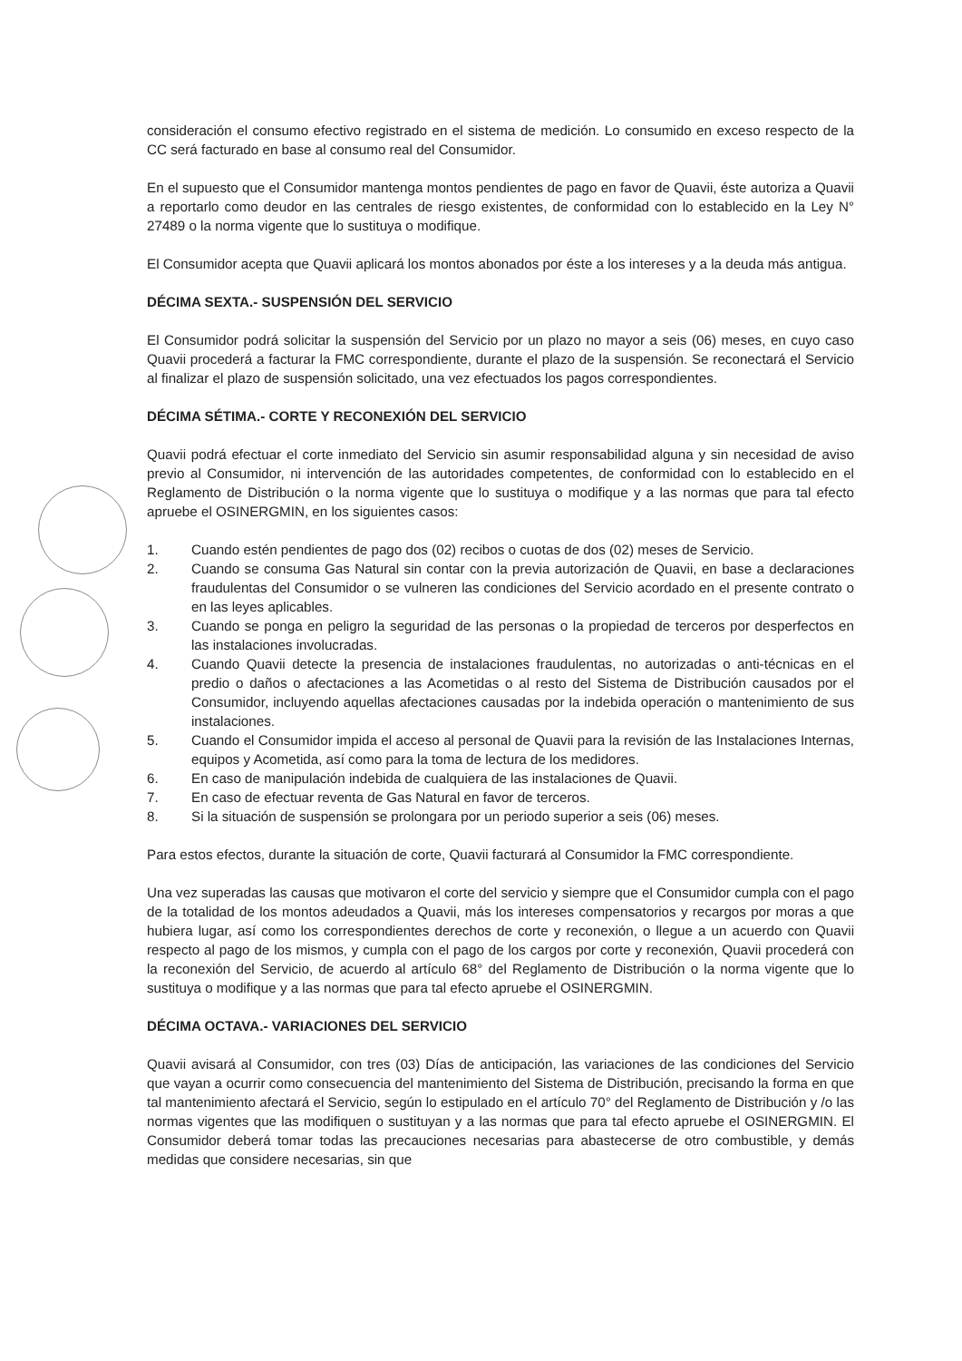consideración el consumo efectivo registrado en el sistema de medición. Lo consumido en exceso respecto de la CC será facturado en base al consumo real del Consumidor.
En el supuesto que el Consumidor mantenga montos pendientes de pago en favor de Quavii, éste autoriza a Quavii a reportarlo como deudor en las centrales de riesgo existentes, de conformidad con lo establecido en la Ley N° 27489 o la norma vigente que lo sustituya o modifique.
El Consumidor acepta que Quavii aplicará los montos abonados por éste a los intereses y a la deuda más antigua.
DÉCIMA SEXTA.- SUSPENSIÓN DEL SERVICIO
El Consumidor podrá solicitar la suspensión del Servicio por un plazo no mayor a seis (06) meses, en cuyo caso Quavii procederá a facturar la FMC correspondiente, durante el plazo de la suspensión. Se reconectará el Servicio al finalizar el plazo de suspensión solicitado, una vez efectuados los pagos correspondientes.
DÉCIMA SÉTIMA.- CORTE Y RECONEXIÓN DEL SERVICIO
Quavii podrá efectuar el corte inmediato del Servicio sin asumir responsabilidad alguna y sin necesidad de aviso previo al Consumidor, ni intervención de las autoridades competentes, de conformidad con lo establecido en el Reglamento de Distribución o la norma vigente que lo sustituya o modifique y a las normas que para tal efecto apruebe el OSINERGMIN, en los siguientes casos:
1. Cuando estén pendientes de pago dos (02) recibos o cuotas de dos (02) meses de Servicio.
2. Cuando se consuma Gas Natural sin contar con la previa autorización de Quavii, en base a declaraciones fraudulentas del Consumidor o se vulneren las condiciones del Servicio acordado en el presente contrato o en las leyes aplicables.
3. Cuando se ponga en peligro la seguridad de las personas o la propiedad de terceros por desperfectos en las instalaciones involucradas.
4. Cuando Quavii detecte la presencia de instalaciones fraudulentas, no autorizadas o anti-técnicas en el predio o daños o afectaciones a las Acometidas o al resto del Sistema de Distribución causados por el Consumidor, incluyendo aquellas afectaciones causadas por la indebida operación o mantenimiento de sus instalaciones.
5. Cuando el Consumidor impida el acceso al personal de Quavii para la revisión de las Instalaciones Internas, equipos y Acometida, así como para la toma de lectura de los medidores.
6. En caso de manipulación indebida de cualquiera de las instalaciones de Quavii.
7. En caso de efectuar reventa de Gas Natural en favor de terceros.
8. Si la situación de suspensión se prolongara por un periodo superior a seis (06) meses.
Para estos efectos, durante la situación de corte, Quavii facturará al Consumidor la FMC correspondiente.
Una vez superadas las causas que motivaron el corte del servicio y siempre que el Consumidor cumpla con el pago de la totalidad de los montos adeudados a Quavii, más los intereses compensatorios y recargos por moras a que hubiera lugar, así como los correspondientes derechos de corte y reconexión, o llegue a un acuerdo con Quavii respecto al pago de los mismos, y cumpla con el pago de los cargos por corte y reconexión, Quavii procederá con la reconexión del Servicio, de acuerdo al artículo 68° del Reglamento de Distribución o la norma vigente que lo sustituya o modifique y a las normas que para tal efecto apruebe el OSINERGMIN.
DÉCIMA OCTAVA.- VARIACIONES DEL SERVICIO
Quavii avisará al Consumidor, con tres (03) Días de anticipación, las variaciones de las condiciones del Servicio que vayan a ocurrir como consecuencia del mantenimiento del Sistema de Distribución, precisando la forma en que tal mantenimiento afectará el Servicio, según lo estipulado en el artículo 70° del Reglamento de Distribución y /o las normas vigentes que las modifiquen o sustituyan y a las normas que para tal efecto apruebe el OSINERGMIN. El Consumidor deberá tomar todas las precauciones necesarias para abastecerse de otro combustible, y demás medidas que considere necesarias, sin que